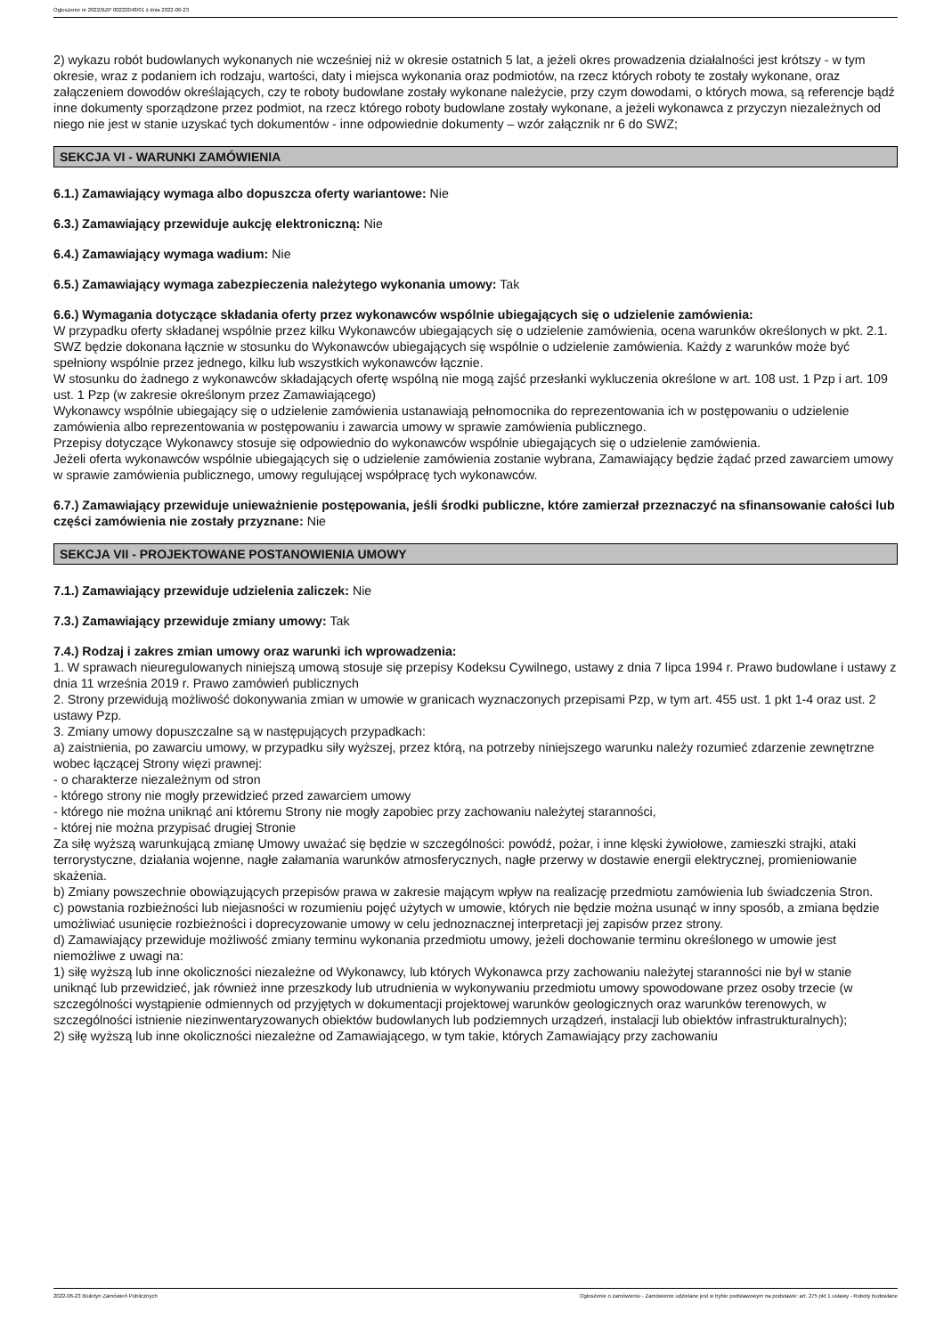Ogłoszenie nr 2022/BZP 00222048/01 z dnia 2022-06-23
2) wykazu robót budowlanych wykonanych nie wcześniej niż w okresie ostatnich 5 lat, a jeżeli okres prowadzenia działalności jest krótszy - w tym okresie, wraz z podaniem ich rodzaju, wartości, daty i miejsca wykonania oraz podmiotów, na rzecz których roboty te zostały wykonane, oraz załączeniem dowodów określających, czy te roboty budowlane zostały wykonane należycie, przy czym dowodami, o których mowa, są referencje bądź inne dokumenty sporządzone przez podmiot, na rzecz którego roboty budowlane zostały wykonane, a jeżeli wykonawca z przyczyn niezależnych od niego nie jest w stanie uzyskać tych dokumentów - inne odpowiednie dokumenty – wzór załącznik nr 6 do SWZ;
SEKCJA VI - WARUNKI ZAMÓWIENIA
6.1.) Zamawiający wymaga albo dopuszcza oferty wariantowe: Nie
6.3.) Zamawiający przewiduje aukcję elektroniczną: Nie
6.4.) Zamawiający wymaga wadium: Nie
6.5.) Zamawiający wymaga zabezpieczenia należytego wykonania umowy: Tak
6.6.) Wymagania dotyczące składania oferty przez wykonawców wspólnie ubiegających się o udzielenie zamówienia:
W przypadku oferty składanej wspólnie przez kilku Wykonawców ubiegających się o udzielenie zamówienia, ocena warunków określonych w pkt. 2.1. SWZ będzie dokonana łącznie w stosunku do Wykonawców ubiegających się wspólnie o udzielenie zamówienia. Każdy z warunków może być spełniony wspólnie przez jednego, kilku lub wszystkich wykonawców łącznie.
W stosunku do żadnego z wykonawców składających ofertę wspólną nie mogą zajść przesłanki wykluczenia określone w art. 108 ust. 1 Pzp i art. 109 ust. 1 Pzp (w zakresie określonym przez Zamawiającego)
Wykonawcy wspólnie ubiegający się o udzielenie zamówienia ustanawiają pełnomocnika do reprezentowania ich w postępowaniu o udzielenie zamówienia albo reprezentowania w postępowaniu i zawarcia umowy w sprawie zamówienia publicznego.
Przepisy dotyczące Wykonawcy stosuje się odpowiednio do wykonawców wspólnie ubiegających się o udzielenie zamówienia.
Jeżeli oferta wykonawców wspólnie ubiegających się o udzielenie zamówienia zostanie wybrana, Zamawiający będzie żądać przed zawarciem umowy w sprawie zamówienia publicznego, umowy regulującej współpracę tych wykonawców.
6.7.) Zamawiający przewiduje unieważnienie postępowania, jeśli środki publiczne, które zamierzał przeznaczyć na sfinansowanie całości lub części zamówienia nie zostały przyznane: Nie
SEKCJA VII - PROJEKTOWANE POSTANOWIENIA UMOWY
7.1.) Zamawiający przewiduje udzielenia zaliczek: Nie
7.3.) Zamawiający przewiduje zmiany umowy: Tak
7.4.) Rodzaj i zakres zmian umowy oraz warunki ich wprowadzenia:
1. W sprawach nieuregulowanych niniejszą umową stosuje się przepisy Kodeksu Cywilnego, ustawy z dnia 7 lipca 1994 r. Prawo budowlane i ustawy z dnia 11 września 2019 r. Prawo zamówień publicznych
2. Strony przewidują możliwość dokonywania zmian w umowie w granicach wyznaczonych przepisami Pzp, w tym art. 455 ust. 1 pkt 1-4 oraz ust. 2 ustawy Pzp.
3. Zmiany umowy dopuszczalne są w następujących przypadkach:
a) zaistnienia, po zawarciu umowy, w przypadku siły wyższej, przez którą, na potrzeby niniejszego warunku należy rozumieć zdarzenie zewnętrzne wobec łączącej Strony więzi prawnej:
- o charakterze niezależnym od stron
- którego strony nie mogły przewidzieć przed zawarciem umowy
- którego nie można uniknąć ani któremu Strony nie mogły zapobiec przy zachowaniu należytej staranności,
- której nie można przypisać drugiej Stronie
Za siłę wyższą warunkującą zmianę Umowy uważać się będzie w szczególności: powódź, pożar, i inne klęski żywiołowe, zamieszki strajki, ataki terrorystyczne, działania wojenne, nagłe załamania warunków atmosferycznych, nagłe przerwy w dostawie energii elektrycznej, promieniowanie skażenia.
b) Zmiany powszechnie obowiązujących przepisów prawa w zakresie mającym wpływ na realizację przedmiotu zamówienia lub świadczenia Stron.
c) powstania rozbieżności lub niejasności w rozumieniu pojęć użytych w umowie, których nie będzie można usunąć w inny sposób, a zmiana będzie umożliwiać usunięcie rozbieżności i doprecyzowanie umowy w celu jednoznacznej interpretacji jej zapisów przez strony.
d) Zamawiający przewiduje możliwość zmiany terminu wykonania przedmiotu umowy, jeżeli dochowanie terminu określonego w umowie jest niemożliwe z uwagi na:
1) siłę wyższą lub inne okoliczności niezależne od Wykonawcy, lub których Wykonawca przy zachowaniu należytej staranności nie był w stanie uniknąć lub przewidzieć, jak również inne przeszkody lub utrudnienia w wykonywaniu przedmiotu umowy spowodowane przez osoby trzecie (w szczególności wystąpienie odmiennych od przyjętych w dokumentacji projektowej warunków geologicznych oraz warunków terenowych, w szczególności istnienie niezinwentaryzowanych obiektów budowlanych lub podziemnych urządzeń, instalacji lub obiektów infrastrukturalnych);
2) siłę wyższą lub inne okoliczności niezależne od Zamawiającego, w tym takie, których Zamawiający przy zachowaniu
2022-06-23 Biuletyn Zamówień Publicznych Ogłoszenie o zamówieniu - Zamówienie udzielane jest w trybie podstawowym na podstawie: art. 275 pkt 1 ustawy - Roboty budowlane